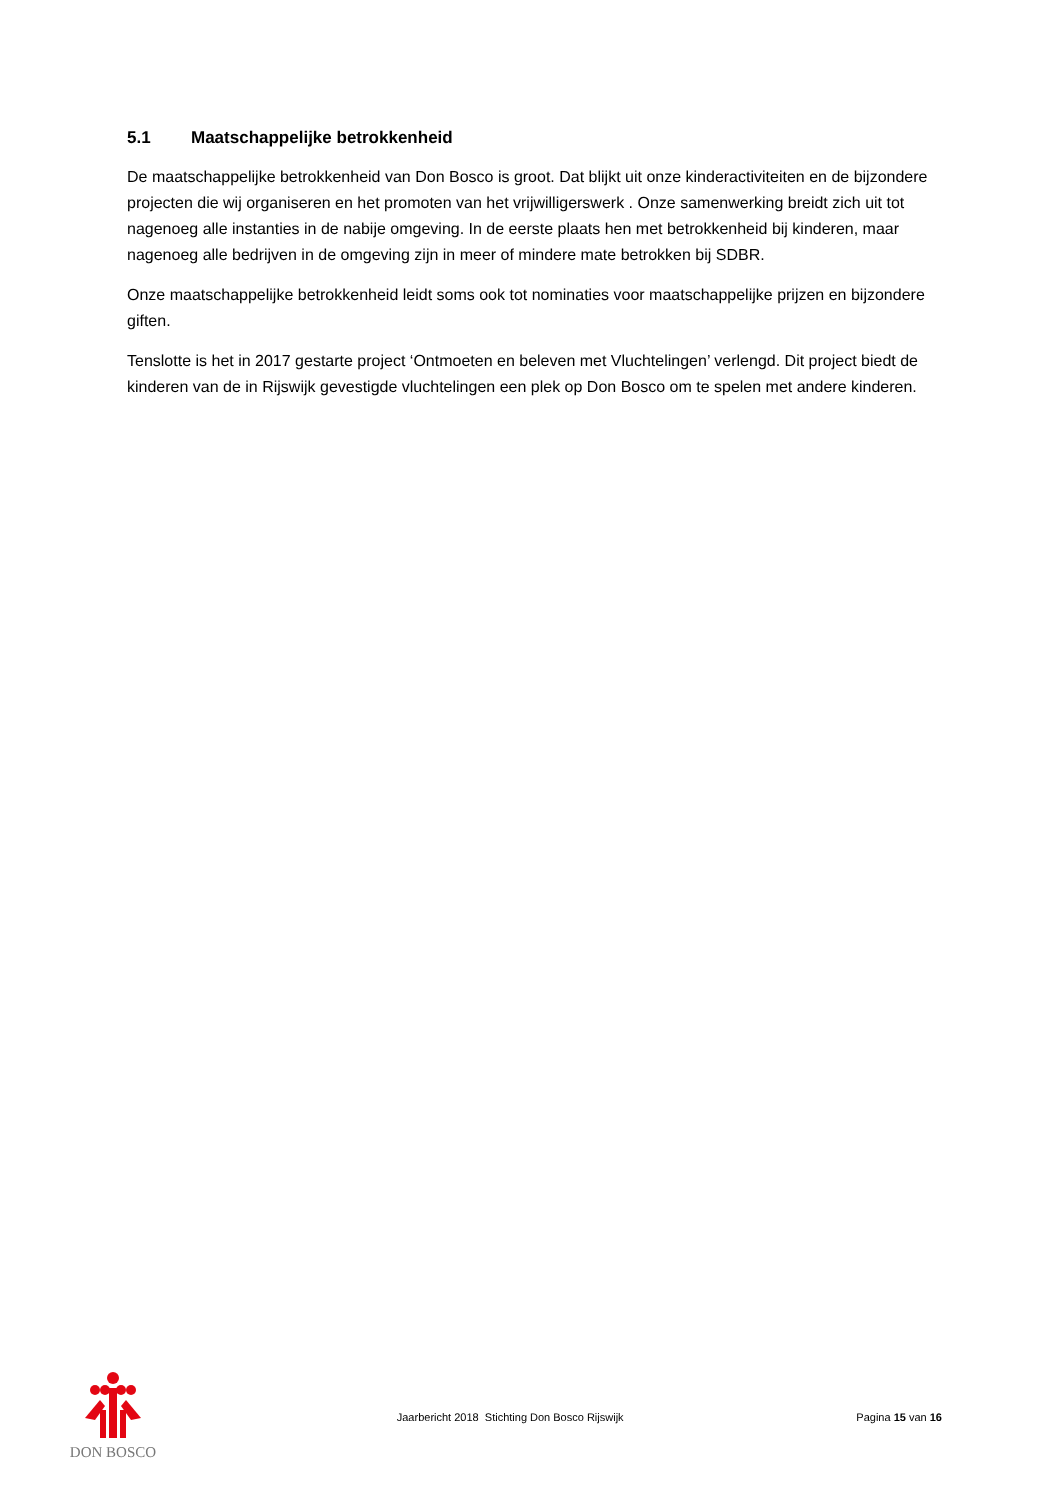5.1 Maatschappelijke betrokkenheid
De maatschappelijke betrokkenheid van Don Bosco is groot. Dat blijkt uit onze kinderactiviteiten en de bijzondere projecten die wij organiseren en het promoten van het vrijwilligerswerk . Onze samenwerking breidt zich uit tot nagenoeg alle instanties in de nabije omgeving. In de eerste plaats hen met betrokkenheid bij kinderen, maar nagenoeg alle bedrijven in de omgeving zijn in meer of mindere mate betrokken bij SDBR.
Onze maatschappelijke betrokkenheid leidt soms ook tot nominaties voor maatschappelijke prijzen en bijzondere giften.
Tenslotte is het in 2017 gestarte project ‘Ontmoeten en beleven met Vluchtelingen’ verlengd. Dit project biedt de kinderen van de in Rijswijk gevestigde vluchtelingen een plek op Don Bosco om te spelen met andere kinderen.
DON BOSCO
Jaarbericht 2018 Stichting Don Bosco Rijswijk
Pagina 15 van 16